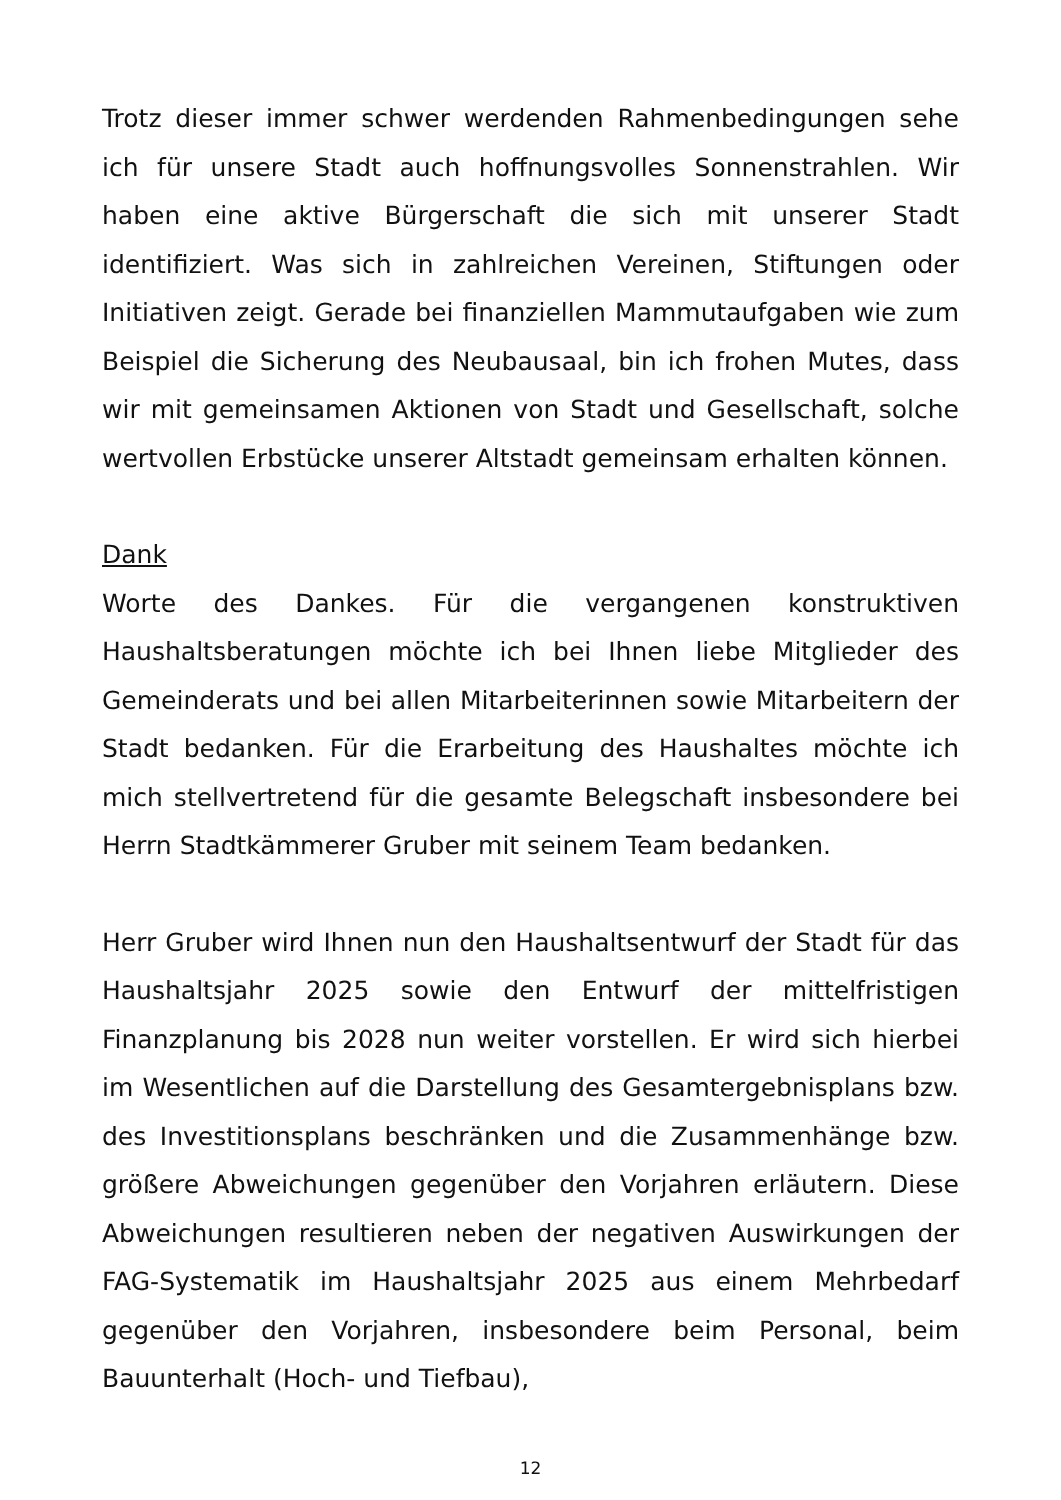Trotz dieser immer schwer werdenden Rahmenbedingungen sehe ich für unsere Stadt auch hoffnungsvolles Sonnenstrahlen. Wir haben eine aktive Bürgerschaft die sich mit unserer Stadt identifiziert. Was sich in zahlreichen Vereinen, Stiftungen oder Initiativen zeigt. Gerade bei finanziellen Mammutaufgaben wie zum Beispiel die Sicherung des Neubausaal, bin ich frohen Mutes, dass wir mit gemeinsamen Aktionen von Stadt und Gesellschaft, solche wertvollen Erbstücke unserer Altstadt gemeinsam erhalten können.
Dank
Worte des Dankes. Für die vergangenen konstruktiven Haushaltsberatungen möchte ich bei Ihnen liebe Mitglieder des Gemeinderats und bei allen Mitarbeiterinnen sowie Mitarbeitern der Stadt bedanken. Für die Erarbeitung des Haushaltes möchte ich mich stellvertretend für die gesamte Belegschaft insbesondere bei Herrn Stadtkämmerer Gruber mit seinem Team bedanken.
Herr Gruber wird Ihnen nun den Haushaltsentwurf der Stadt für das Haushaltsjahr 2025 sowie den Entwurf der mittelfristigen Finanzplanung bis 2028 nun weiter vorstellen. Er wird sich hierbei im Wesentlichen auf die Darstellung des Gesamtergebnisplans bzw. des Investitionsplans beschränken und die Zusammenhänge bzw. größere Abweichungen gegenüber den Vorjahren erläutern. Diese Abweichungen resultieren neben der negativen Auswirkungen der FAG-Systematik im Haushaltsjahr 2025 aus einem Mehrbedarf gegenüber den Vorjahren, insbesondere beim Personal, beim Bauunterhalt (Hoch- und Tiefbau),
12